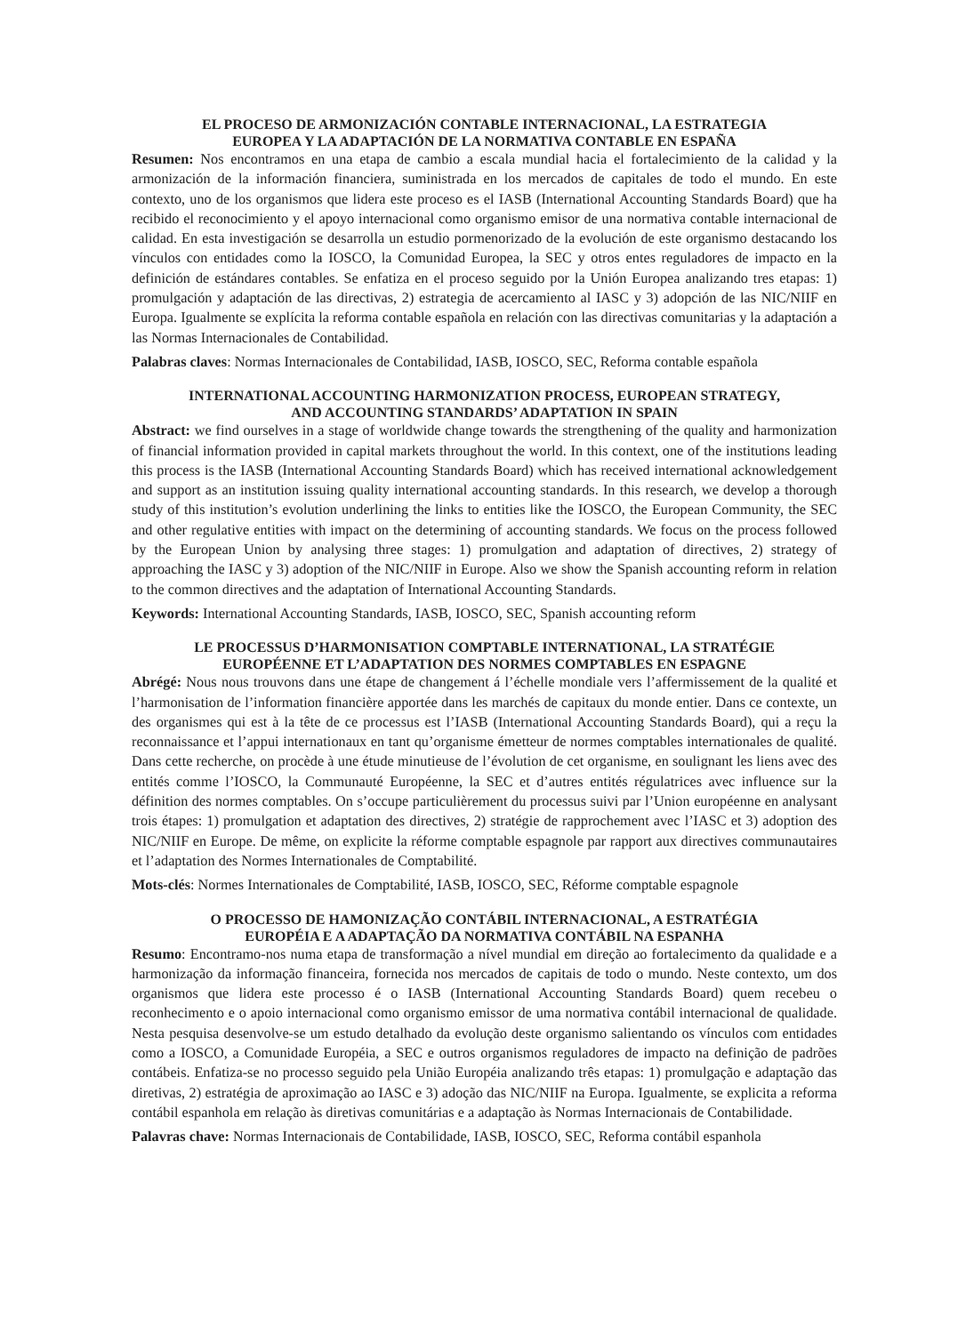EL PROCESO DE ARMONIZACIÓN CONTABLE INTERNACIONAL, LA ESTRATEGIA
EUROPEA Y LA ADAPTACIÓN DE LA NORMATIVA CONTABLE EN ESPAÑA
Resumen: Nos encontramos en una etapa de cambio a escala mundial hacia el fortalecimiento de la calidad y la armonización de la información financiera, suministrada en los mercados de capitales de todo el mundo. En este contexto, uno de los organismos que lidera este proceso es el IASB (International Accounting Standards Board) que ha recibido el reconocimiento y el apoyo internacional como organismo emisor de una normativa contable internacional de calidad. En esta investigación se desarrolla un estudio pormenorizado de la evolución de este organismo destacando los vínculos con entidades como la IOSCO, la Comunidad Europea, la SEC y otros entes reguladores de impacto en la definición de estándares contables. Se enfatiza en el proceso seguido por la Unión Europea analizando tres etapas: 1) promulgación y adaptación de las directivas, 2) estrategia de acercamiento al IASC y 3) adopción de las NIC/NIIF en Europa. Igualmente se explícita la reforma contable española en relación con las directivas comunitarias y la adaptación a las Normas Internacionales de Contabilidad.
Palabras claves: Normas Internacionales de Contabilidad, IASB, IOSCO, SEC, Reforma contable española
INTERNATIONAL ACCOUNTING HARMONIZATION PROCESS, EUROPEAN STRATEGY,
AND ACCOUNTING STANDARDS’ ADAPTATION IN SPAIN
Abstract: we find ourselves in a stage of worldwide change towards the strengthening of the quality and harmonization of financial information provided in capital markets throughout the world. In this context, one of the institutions leading this process is the IASB (International Accounting Standards Board) which has received international acknowledgement and support as an institution issuing quality international accounting standards. In this research, we develop a thorough study of this institution’s evolution underlining the links to entities like the IOSCO, the European Community, the SEC and other regulative entities with impact on the determining of accounting standards. We focus on the process followed by the European Union by analysing three stages: 1) promulgation and adaptation of directives, 2) strategy of approaching the IASC y 3) adoption of the NIC/NIIF in Europe. Also we show the Spanish accounting reform in relation to the common directives and the adaptation of International Accounting Standards.
Keywords: International Accounting Standards, IASB, IOSCO, SEC, Spanish accounting reform
LE PROCESSUS D’HARMONISATION COMPTABLE INTERNATIONAL, LA STRATÉGIE
EUROPÉENNE ET L’ADAPTATION DES NORMES COMPTABLES EN ESPAGNE
Abrégé: Nous nous trouvons dans une étape de changement á l’échelle mondiale vers l’affermissement de la qualité et l’harmonisation de l’information financière apportée dans les marchés de capitaux du monde entier. Dans ce contexte, un des organismes qui est à la tête de ce processus est l’IASB (International Accounting Standards Board), qui a reçu la reconnaissance et l’appui internationaux en tant qu’organisme émetteur de normes comptables internationales de qualité. Dans cette recherche, on procède à une étude minutieuse de l’évolution de cet organisme, en soulignant les liens avec des entités comme l’IOSCO, la Communauté Européenne, la SEC et d’autres entités régulatrices avec influence sur la définition des normes comptables. On s’occupe particulièrement du processus suivi par l’Union européenne en analysant trois étapes: 1) promulgation et adaptation des directives, 2) stratégie de rapprochement avec l’IASC et 3) adoption des NIC/NIIF en Europe. De même, on explicite la réforme comptable espagnole par rapport aux directives communautaires et l’adaptation des Normes Internationales de Comptabilité.
Mots-clés: Normes Internationales de Comptabilité, IASB, IOSCO, SEC, Réforme comptable espagnole
O PROCESSO DE HAMONIZAÇÃO CONTÁBIL INTERNACIONAL, A ESTRATÉGIA
EUROPÉIA E A ADAPTAÇÃO DA NORMATIVA CONTÁBIL NA ESPANHA
Resumo: Encontramo-nos numa etapa de transformação a nível mundial em direção ao fortalecimento da qualidade e a harmonização da informação financeira, fornecida nos mercados de capitais de todo o mundo. Neste contexto, um dos organismos que lidera este processo é o IASB (International Accounting Standards Board) quem recebeu o reconhecimento e o apoio internacional como organismo emissor de uma normativa contábil internacional de qualidade. Nesta pesquisa desenvolve-se um estudo detalhado da evolução deste organismo salientando os vínculos com entidades como a IOSCO, a Comunidade Européia, a SEC e outros organismos reguladores de impacto na definição de padrões contábeis. Enfatiza-se no processo seguido pela União Européia analizando três etapas: 1) promulgação e adaptação das diretivas, 2) estratégia de aproximação ao IASC e 3) adoção das NIC/NIIF na Europa. Igualmente, se explicita a reforma contábil espanhola em relação às diretivas comunitárias e a adaptação às Normas Internacionais de Contabilidade.
Palavras chave: Normas Internacionais de Contabilidade, IASB, IOSCO, SEC, Reforma contábil espanhola